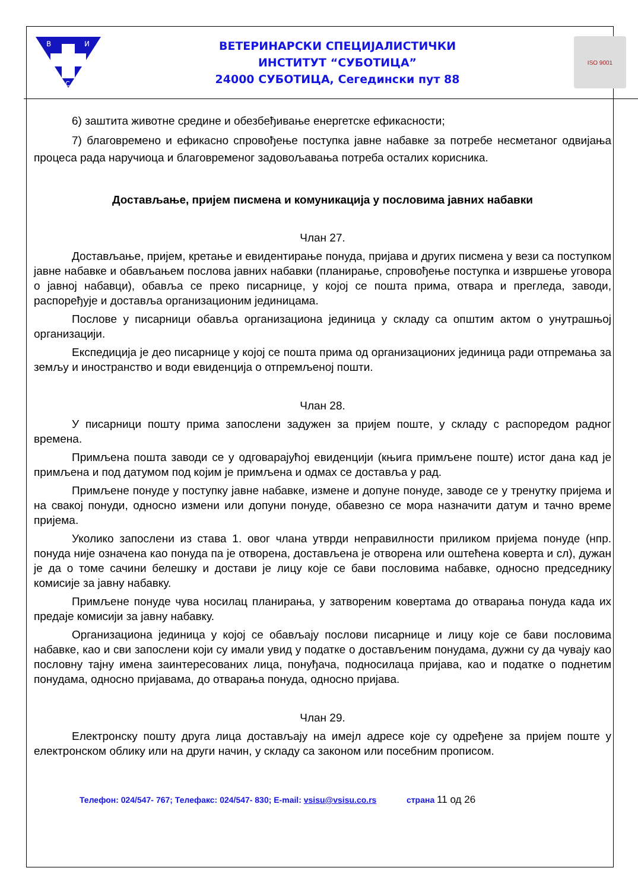В
И
С
ВЕТЕРИНАРСКИ СПЕЦИЈАЛИСТИЧКИ
ИНСТИТУТ “СУБОТИЦА”
24000 СУБОТИЦА, Сегедински пут 88
ISO 9001
6) заштита животне средине и обезбеђивање енергетске ефикасности;
7) благовремено и ефикасно спровођење поступка јавне набавке за потребе несметаног одвијања процеса рада наручиоца и благовременог задовољавања потреба осталих корисника.
Достављање, пријем писмена и комуникација у пословима јавних набавки
Члан 27.
Достављање, пријем, кретање и евидентирање понуда, пријава и других писмена у вези са поступком јавне набавке и обављањем послова јавних набавки (планирање, спровођење поступка и извршење уговора о јавној набавци), обавља се преко писарнице, у којој се пошта прима, отвара и прегледа, заводи, распоређује и доставља организационим јединицама.
Послове у писарници обавља организациона јединица у складу са општим актом о унутрашњој организацији.
Експедиција је део писарнице у којој се пошта прима од организационих јединица ради отпремања за земљу и иностранство и води евиденција о отпремљеној пошти.
Члан 28.
У писарници пошту прима запослени задужен за пријем поште, у складу с распоредом радног времена.
Примљена пошта заводи се у одговарајућој евиденцији (књига примљене поште) истог дана кад је примљена и под датумом под којим је примљена и одмах се доставља у рад.
Примљене понуде у поступку јавне набавке, измене и допуне понуде, заводе се у тренутку пријема и на свакој понуди, односно измени или допуни понуде, обавезно се мора назначити датум и тачно време пријема.
Уколико запослени из става 1. овог члана утврди неправилности приликом пријема понуде (нпр. понуда није означена као понуда па је отворена, достављена је отворена или оштећена коверта и сл), дужан је да о томе сачини белешку и достави је лицу које се бави пословима набавке, односно председнику комисије за јавну набавку.
Примљене понуде чува носилац планирања, у затвореним ковертама до отварања понуда када их предаје комисији за јавну набавку.
Организациона јединица у којој се обављају послови писарнице и лицу које се бави пословима набавке, као и сви запослени који су имали увид у податке о достављеним понудама, дужни су да чувају као пословну тајну имена заинтересованих лица, понуђача, подносилаца пријава, као и податке о поднетим понудама, односно пријавама, до отварања понуда, односно пријава.
Члан 29.
Електронску пошту друга лица достављају на имејл адресе које су одређене за пријем поште у електронском облику или на други начин, у складу са законом или посебним прописом.
Телефон: 024/547- 767; Телефакс: 024/547- 830; E-mail: vsisu@vsisu.co.rs страна 11 од 26